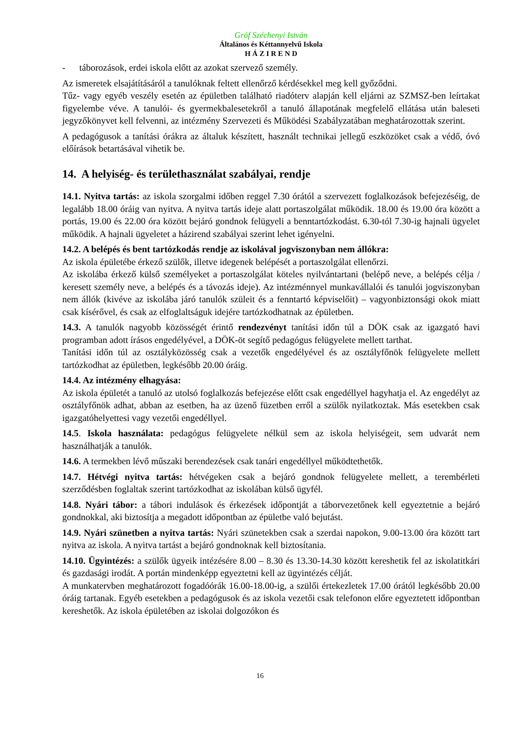Gróf Széchenyi István
Általános és Kéttannyelvű Iskola
H Á Z I R E N D
- táborozások, erdei iskola előtt az azokat szervező személy.
Az ismeretek elsajátításáról a tanulóknak feltett ellenőrző kérdésekkel meg kell győződni.
Tűz- vagy egyéb veszély esetén az épületben található riadóterv alapján kell eljárni az SZMSZ-ben leírtakat figyelembe véve. A tanulói- és gyermekbalesetekről a tanuló állapotának megfelelő ellátása után baleseti jegyzőkönyvet kell felvenni, az intézmény Szervezeti és Működési Szabályzatában meghatározottak szerint.
A pedagógusok a tanítási órákra az általuk készített, használt technikai jellegű eszközöket csak a védő, óvó előírások betartásával vihetik be.
14. A helyiség- és területhasználat szabályai, rendje
14.1. Nyitva tartás: az iskola szorgalmi időben reggel 7.30 órától a szervezett foglalkozások befejezéséig, de legalább 18.00 óráig van nyitva. A nyitva tartás ideje alatt portaszolgálat működik. 18.00 és 19.00 óra között a portás, 19.00 és 22.00 óra között bejáró gondnok felügyeli a benntartózkodást. 6.30-tól 7.30-ig hajnali ügyelet működik. A hajnali ügyeletet a házirend szabályai szerint lehet igényelni.
14.2. A belépés és bent tartózkodás rendje az iskolával jogviszonyban nem állókra:
Az iskola épületébe érkező szülők, illetve idegenek belépését a portaszolgálat ellenőrzi.
Az iskolába érkező külső személyeket a portaszolgálat köteles nyilvántartani (belépő neve, a belépés célja / keresett személy neve, a belépés és a távozás ideje). Az intézménnyel munkavállalói és tanulói jogviszonyban nem állók (kivéve az iskolába járó tanulók szüleit és a fenntartó képviselőit) – vagyonbiztonsági okok miatt csak kísérővel, és csak az elfoglaltságuk idejére tartózkodhatnak az épületben.
14.3. A tanulók nagyobb közösségét érintő rendezvényt tanítási időn túl a DÖK csak az igazgató havi programban adott írásos engedélyével, a DÖK-öt segítő pedagógus felügyelete mellett tarthat.
Tanítási időn túl az osztályközösség csak a vezetők engedélyével és az osztályfőnök felügyelete mellett tartózkodhat az épületben, legkésőbb 20.00 óráig.
14.4. Az intézmény elhagyása:
Az iskola épületét a tanuló az utolsó foglalkozás befejezése előtt csak engedéllyel hagyhatja el. Az engedélyt az osztályfőnök adhat, abban az esetben, ha az üzenő füzetben erről a szülők nyilatkoztak. Más esetekben csak igazgatóhelyettesi vagy vezetői engedéllyel.
14.5. Iskola használata: pedagógus felügyelete nélkül sem az iskola helyiségeit, sem udvarát nem használhatják a tanulók.
14.6. A termekben lévő műszaki berendezések csak tanári engedéllyel működtethetők.
14.7. Hétvégi nyitva tartás: hétvégeken csak a bejáró gondnok felügyelete mellett, a terembérleti szerződésben foglaltak szerint tartózkodhat az iskolában külső ügyfél.
14.8. Nyári tábor: a tábori indulások és érkezések időpontját a táborvezetőnek kell egyeztetnie a bejáró gondnokkal, aki biztosítja a megadott időpontban az épületbe való bejutást.
14.9. Nyári szünetben a nyitva tartás: Nyári szünetekben csak a szerdai napokon, 9.00-13.00 óra között tart nyitva az iskola. A nyitva tartást a bejáró gondnoknak kell biztosítania.
14.10. Ügyintézés: a szülők ügyeik intézésére 8.00 – 8.30 és 13.30-14.30 között kereshetik fel az iskolatitkári és gazdasági irodát. A portán mindenképp egyeztetni kell az ügyintézés célját.
A munkatervben meghatározott fogadóórák 16.00-18.00-ig, a szülői értekezletek 17.00 órától legkésőbb 20.00 óráig tartanak. Egyéb esetekben a pedagógusok és az iskola vezetői csak telefonon előre egyeztetett időpontban kereshetők. Az iskola épületében az iskolai dolgozókon és
16